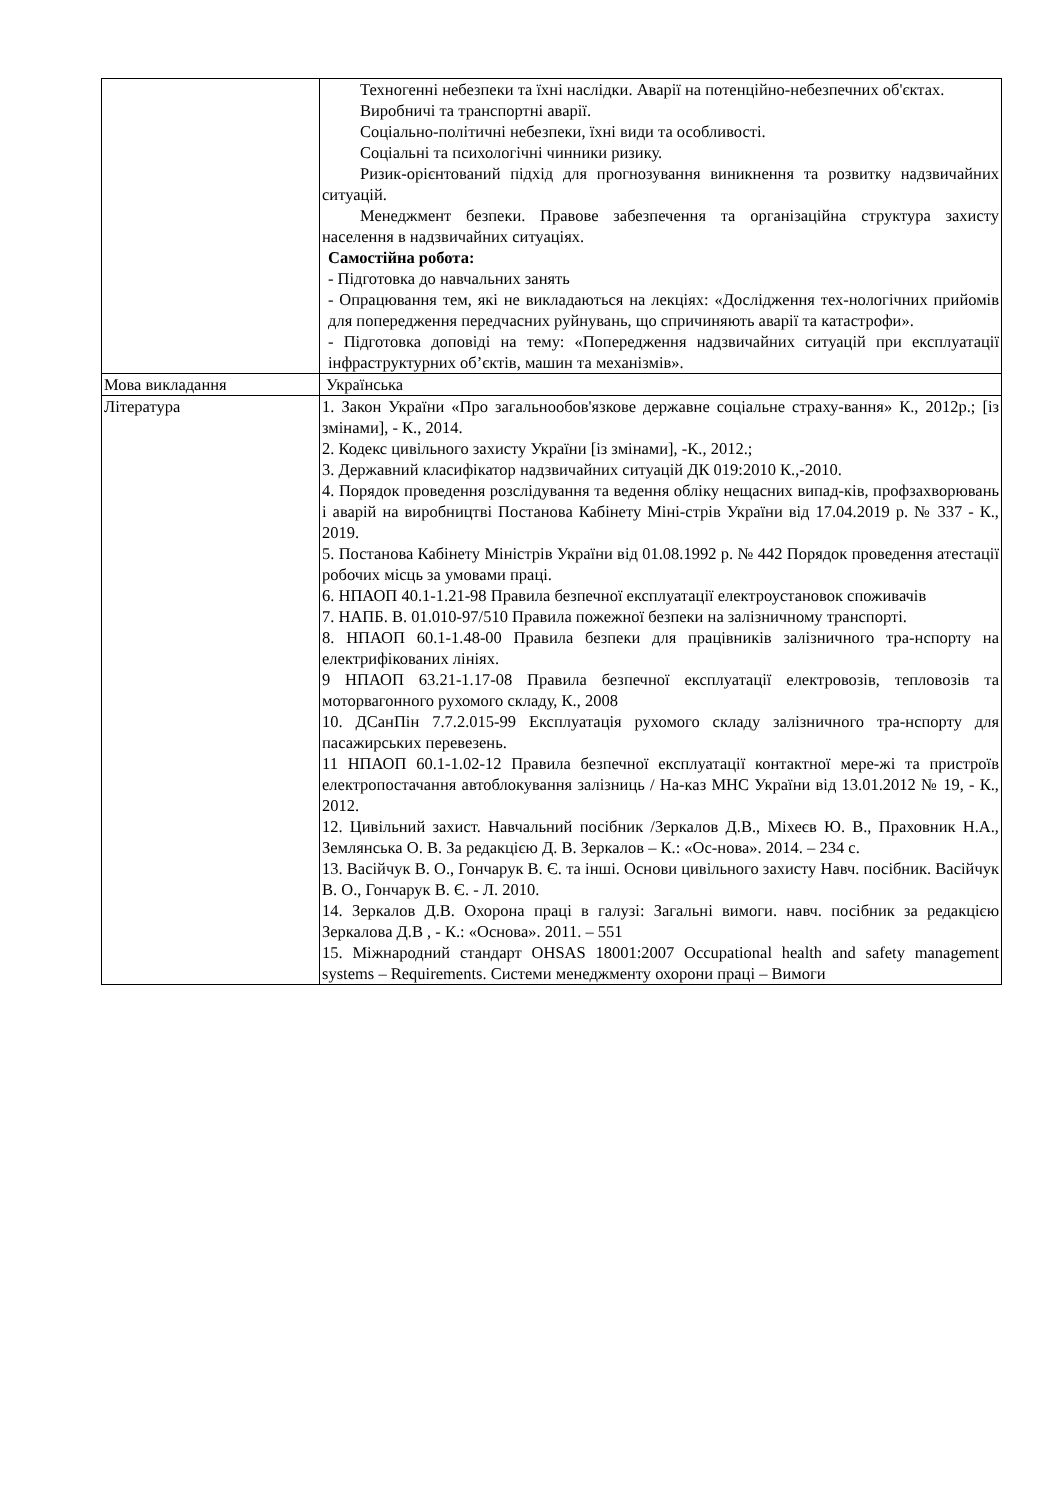| | Техногенні небезпеки та їхні наслідки. Аварії на потенційно-небезпечних об'єктах. Виробничі та транспортні аварії. Соціально-політичні небезпеки, їхні види та особливості. Соціальні та психологічні чинники ризику. Ризик-орієнтований підхід для прогнозування виникнення та розвитку надзвичайних ситуацій. Менеджмент безпеки. Правове забезпечення та організаційна структура захисту населення в надзвичайних ситуаціях. Самостійна робота: - Підготовка до навчальних занять - Опрацювання тем, які не викладаються на лекціях: «Дослідження тех-нологічних прийомів для попередження передчасних руйнувань, що спричиняють аварії та катастрофи». - Підготовка доповіді на тему: «Попередження надзвичайних ситуацій при експлуатації інфраструктурних об’єктів, машин та механізмів». |
| Мова викладання | Українська |
| Література | 1. Закон України «Про загальнообов'язкове державне соціальне страху-вання» К., 2012р.; [із змінами], - К., 2014. 2. Кодекс цивільного захисту України [із змінами], -К., 2012.; 3. Державний класифікатор надзвичайних ситуацій ДК 019:2010 К.,-2010. 4. Порядок проведення розслідування та ведення обліку нещасних випад-ків, профзахворювань і аварій на виробництві Постанова Кабінету Міні-стрів України від 17.04.2019 р. № 337 - К., 2019. 5. Постанова Кабінету Міністрів України від 01.08.1992 р. № 442 Порядок проведення атестації робочих місць за умовами праці. 6. НПАОП 40.1-1.21-98 Правила безпечної експлуатації електроустановок споживачів 7. НАПБ. В. 01.010-97/510 Правила пожежної безпеки на залізничному транспорті. 8. НПАОП 60.1-1.48-00 Правила безпеки для працівників залізничного тра-нспорту на електрифікованих лініях. 9 НПАОП 63.21-1.17-08 Правила безпечної експлуатації електровозів, тепловозів та моторвагонного рухомого складу, К., 2008 10. ДСанПін 7.7.2.015-99 Експлуатація рухомого складу залізничного тра-нспорту для пасажирських перевезень. 11 НПАОП 60.1-1.02-12 Правила безпечної експлуатації контактної мере-жі та пристроїв електропостачання автоблокування залізниць / На-каз МНС України від 13.01.2012 № 19, - К., 2012. 12. Цивільний захист. Навчальний посібник /Зеркалов Д.В., Міхеєв Ю. В., Праховник Н.А., Землянська О. В. За редакцією Д. В. Зеркалов – К.: «Ос-нова». 2014. – 234 с. 13. Васійчук В. О., Гончарук В. Є. та інші. Основи цивільного захисту Навч. посібник. Васійчук В. О., Гончарук В. Є. - Л. 2010. 14. Зеркалов Д.В. Охорона праці в галузі: Загальні вимоги. навч. посібник за редакцією Зеркалова Д.В , - К.: «Основа». 2011. – 551 15. Міжнародний стандарт OHSAS 18001:2007 Occupational health and safety management systems – Requirements. Системи менеджменту охорони праці – Вимоги |